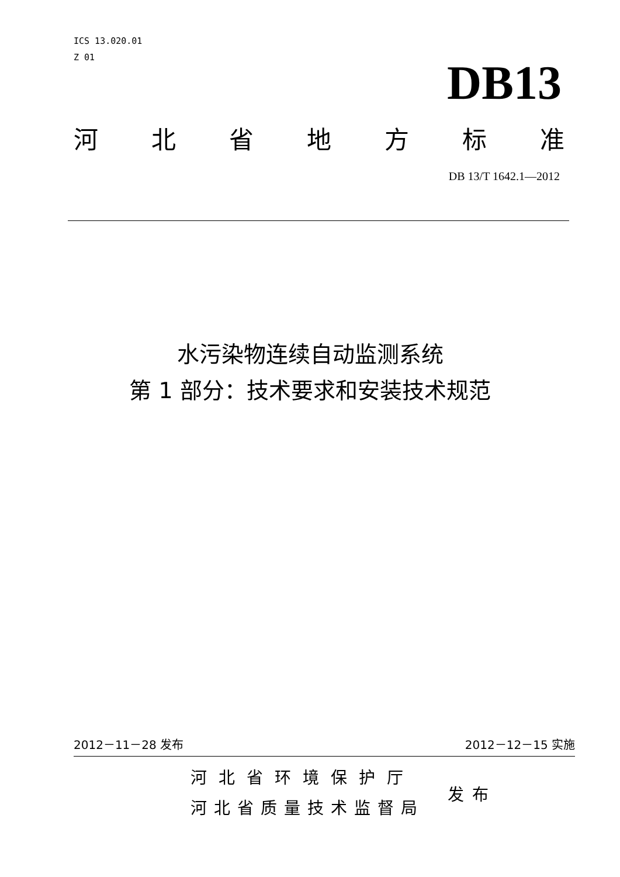ICS 13.020.01
Z 01
DB13
河北省地方标准
DB 13/T 1642.1—2012
水污染物连续自动监测系统
第 1 部分：技术要求和安装技术规范
2012－11－28 发布 2012－12－15 实施
河北省环境保护厅
河北省质量技术监督局
发布